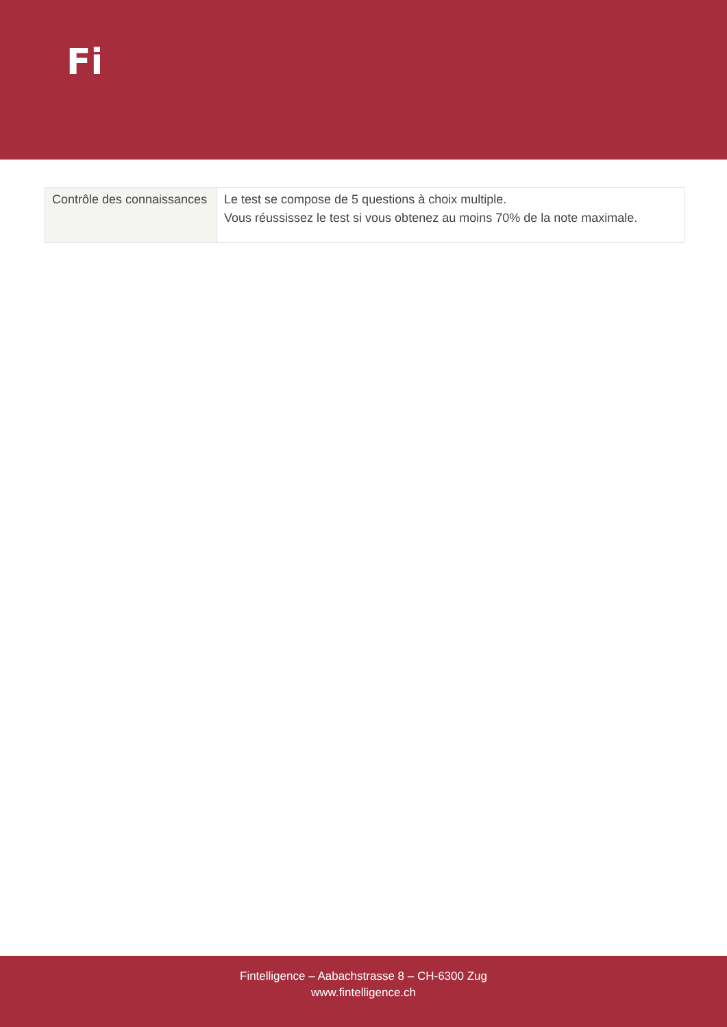Fi
| Contrôle des connaissances | Le test se compose de 5 questions à choix multiple. Vous réussissez le test si vous obtenez au moins 70% de la note maximale. |
Fintelligence – Aabachstrasse 8 – CH-6300 Zug
www.fintelligence.ch